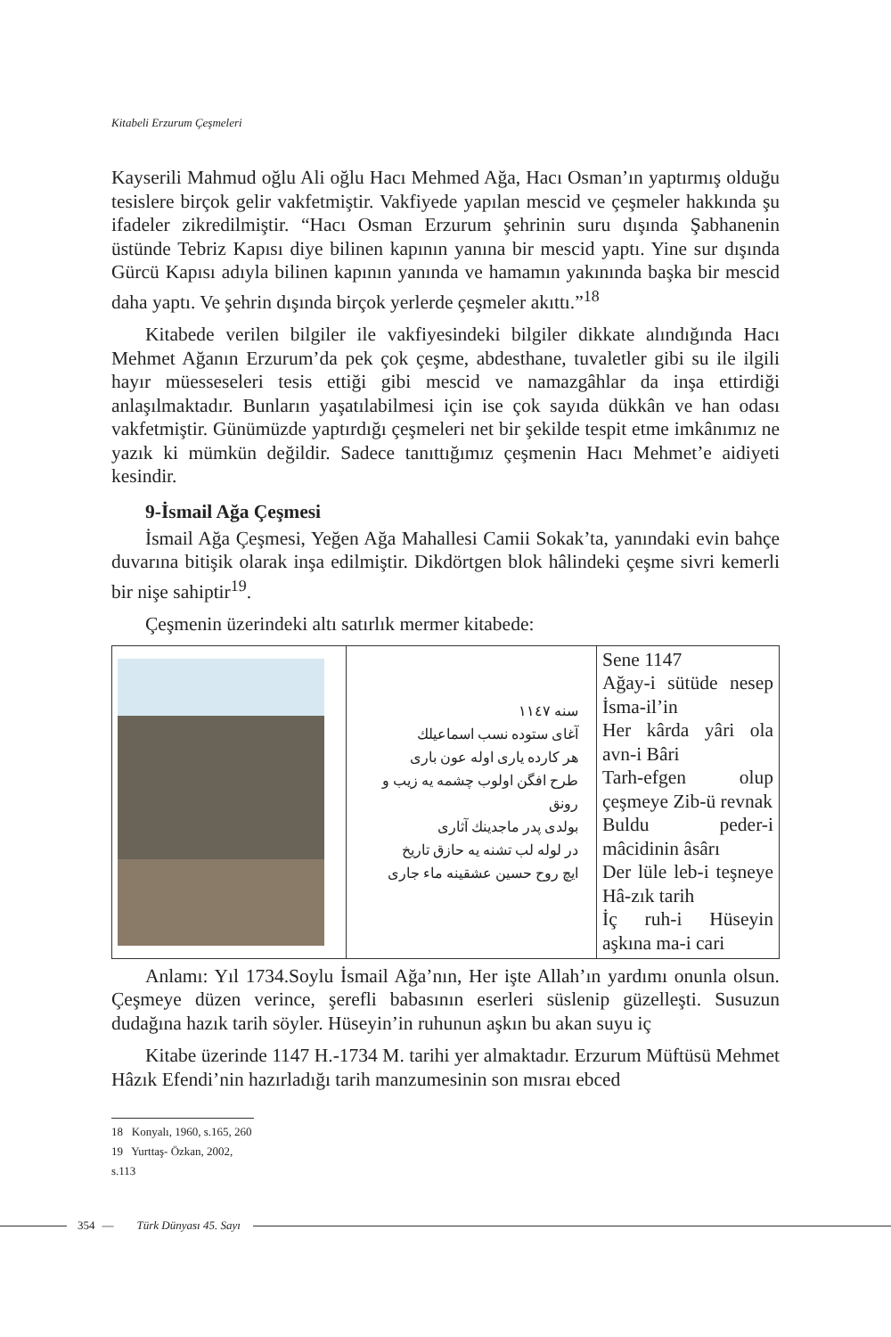Kitabeli Erzurum Çeşmeleri
Kayserili Mahmud oğlu Ali oğlu Hacı Mehmed Ağa, Hacı Osman’ın yaptırmış olduğu tesislere birçok gelir vakfetmiştir. Vakfiyede yapılan mescid ve çeşmeler hakkında şu ifadeler zikredilmiştir. “Hacı Osman Erzurum şehrinin suru dışında Şabhanenin üstünde Tebriz Kapısı diye bilinen kapının yanına bir mescid yaptı. Yine sur dışında Gürcü Kapısı adıyla bilinen kapının yanında ve hamamın yakınında başka bir mescid daha yaptı. Ve şehrin dışında birçok yerlerde çeşmeler akıttı.”<sup>18</sup>
Kitabede verilen bilgiler ile vakfiyesindeki bilgiler dikkate alındığında Hacı Mehmet Ağanın Erzurum’da pek çok çeşme, abdesthane, tuvaletler gibi su ile ilgili hayır müesseseleri tesis ettiği gibi mescid ve namazgâhlar da inşa ettirdiği anlaşılmaktadır. Bunların yaşatılabilmesi için ise çok sayıda dükkân ve han odası vakfetmiştir. Günümüzde yaptırdığı çeşmeleri net bir şekilde tespit etme imkânımız ne yazık ki mümkün değildir. Sadece tanıttığımız çeşmenin Hacı Mehmet’e aidiyeti kesindir.
9-İsmail Ağa Çeşmesi
İsmail Ağa Çeşmesi, Yeğen Ağa Mahallesi Camii Sokak’ta, yanındaki evin bahçe duvarına bitişik olarak inşa edilmiştir. Dikdörtgen blok hâlindeki çeşme sivri kemerli bir nişe sahiptir<sup>19</sup>.
Çeşmenin üzerindeki altı satırlık mermer kitabede:
| | سنه ١١٤٧ آغای ستوده نسب اسماعیلك هر كارده یاری اوله عون باری طرح افگن اولوب چشمه یه زیب و رونق بولدی پدر ماجدینك آثاری در لوله لب تشنه یه حازق تاریخ ایچ روح حسین عشقینه ماء جاری | Sene 1147 Ağay-i sütüde nesep İsma-il’in Her kârda yâri ola avn-i Bâri Tarh-efgen olup çeşmeye Zib-ü revnak Buldu peder-i mâcidinin âsârı Der lüle leb-i teşneye Hâ-zık tarih İç ruh-i Hüseyin aşkına ma-i cari |
Anlamı: Yıl 1734.Soylu İsmail Ağa’nın, Her işte Allah’ın yardımı onunla olsun. Çeşmeye düzen verince, şerefli babasının eserleri süslenip güzelleşti. Susuzun dudağına hazık tarih söyler. Hüseyin’in ruhunun aşkın bu akan suyu iç
Kitabe üzerinde 1147 H.-1734 M. tarihi yer almaktadır. Erzurum Müftüsü Mehmet Hâzık Efendi’nin hazırladığı tarih manzumesinin son mısraı ebced
18 Konyalı, 1960, s.165, 260
19 Yurttaş- Özkan, 2002, s.113
354 — Türk Dünyası 45. Sayı